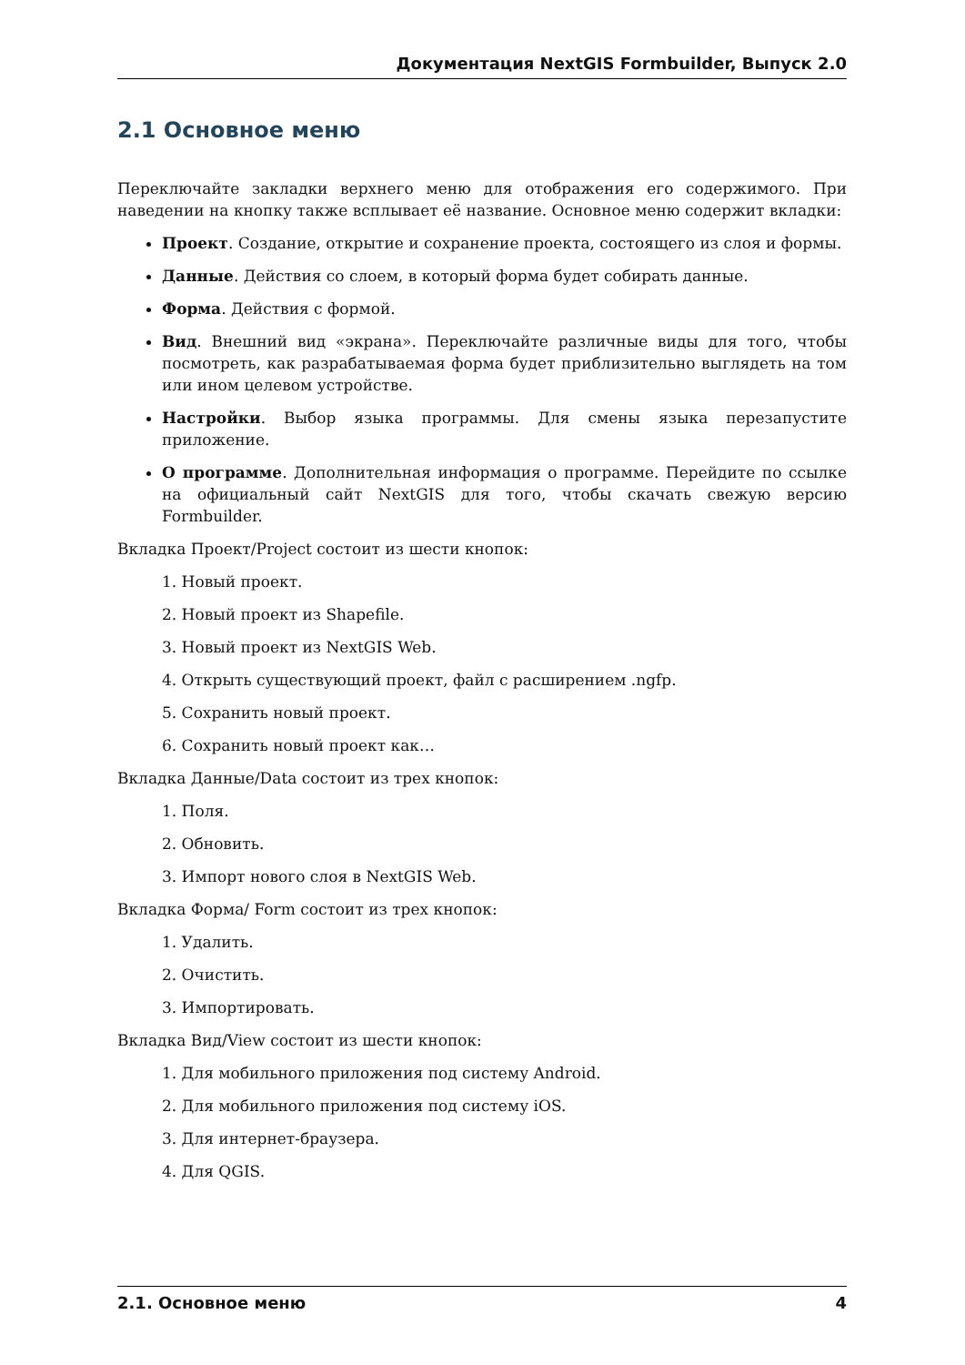Документация NextGIS Formbuilder, Выпуск 2.0
2.1 Основное меню
Переключайте закладки верхнего меню для отображения его содержимого. При наведении на кнопку также всплывает её название. Основное меню содержит вкладки:
Проект. Создание, открытие и сохранение проекта, состоящего из слоя и формы.
Данные. Действия со слоем, в который форма будет собирать данные.
Форма. Действия с формой.
Вид. Внешний вид «экрана». Переключайте различные виды для того, чтобы посмотреть, как разрабатываемая форма будет приблизительно выглядеть на том или ином целевом устройстве.
Настройки. Выбор языка программы. Для смены языка перезапустите приложение.
О программе. Дополнительная информация о программе. Перейдите по ссылке на официальный сайт NextGIS для того, чтобы скачать свежую версию Formbuilder.
Вкладка Проект/Project состоит из шести кнопок:
1. Новый проект.
2. Новый проект из Shapefile.
3. Новый проект из NextGIS Web.
4. Открыть существующий проект, файл с расширением .ngfp.
5. Сохранить новый проект.
6. Сохранить новый проект как…
Вкладка Данные/Data состоит из трех кнопок:
1. Поля.
2. Обновить.
3. Импорт нового слоя в NextGIS Web.
Вкладка Форма/ Form состоит из трех кнопок:
1. Удалить.
2. Очистить.
3. Импортировать.
Вкладка Вид/View состоит из шести кнопок:
1. Для мобильного приложения под систему Android.
2. Для мобильного приложения под систему iOS.
3. Для интернет-браузера.
4. Для QGIS.
2.1. Основное меню 4